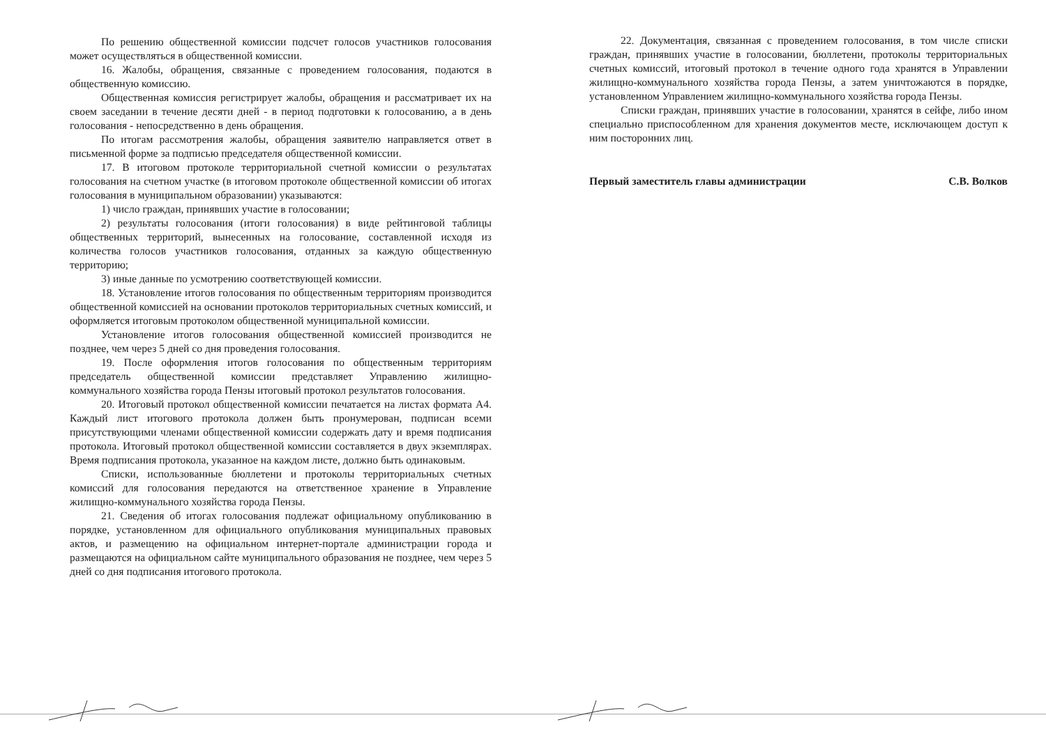По решению общественной комиссии подсчет голосов участников голосования может осуществляться в общественной комиссии.
16. Жалобы, обращения, связанные с проведением голосования, подаются в общественную комиссию.
Общественная комиссия регистрирует жалобы, обращения и рассматривает их на своем заседании в течение десяти дней - в период подготовки к голосованию, а в день голосования - непосредственно в день обращения.
По итогам рассмотрения жалобы, обращения заявителю направляется ответ в письменной форме за подписью председателя общественной комиссии.
17. В итоговом протоколе территориальной счетной комиссии о результатах голосования на счетном участке (в итоговом протоколе общественной комиссии об итогах голосования в муниципальном образовании) указываются:
1) число граждан, принявших участие в голосовании;
2) результаты голосования (итоги голосования) в виде рейтинговой таблицы общественных территорий, вынесенных на голосование, составленной исходя из количества голосов участников голосования, отданных за каждую общественную территорию;
3) иные данные по усмотрению соответствующей комиссии.
18. Установление итогов голосования по общественным территориям производится общественной комиссией на основании протоколов территориальных счетных комиссий, и оформляется итоговым протоколом общественной муниципальной комиссии.
Установление итогов голосования общественной комиссией производится не позднее, чем через 5 дней со дня проведения голосования.
19. После оформления итогов голосования по общественным территориям председатель общественной комиссии представляет Управлению жилищно-коммунального хозяйства города Пензы итоговый протокол результатов голосования.
20. Итоговый протокол общественной комиссии печатается на листах формата А4. Каждый лист итогового протокола должен быть пронумерован, подписан всеми присутствующими членами общественной комиссии содержать дату и время подписания протокола. Итоговый протокол общественной комиссии составляется в двух экземплярах. Время подписания протокола, указанное на каждом листе, должно быть одинаковым.
Списки, использованные бюллетени и протоколы территориальных счетных комиссий для голосования передаются на ответственное хранение в Управление жилищно-коммунального хозяйства города Пензы.
21. Сведения об итогах голосования подлежат официальному опубликованию в порядке, установленном для официального опубликования муниципальных правовых актов, и размещению на официальном интернет-портале администрации города и размещаются на официальном сайте муниципального образования не позднее, чем через 5 дней со дня подписания итогового протокола.
22. Документация, связанная с проведением голосования, в том числе списки граждан, принявших участие в голосовании, бюллетени, протоколы территориальных счетных комиссий, итоговый протокол в течение одного года хранятся в Управлении жилищно-коммунального хозяйства города Пензы, а затем уничтожаются в порядке, установленном Управлением жилищно-коммунального хозяйства города Пензы.
Списки граждан, принявших участие в голосовании, хранятся в сейфе, либо ином специально приспособленном для хранения документов месте, исключающем доступ к ним посторонних лиц.
Первый заместитель главы администрации С.В. Волков